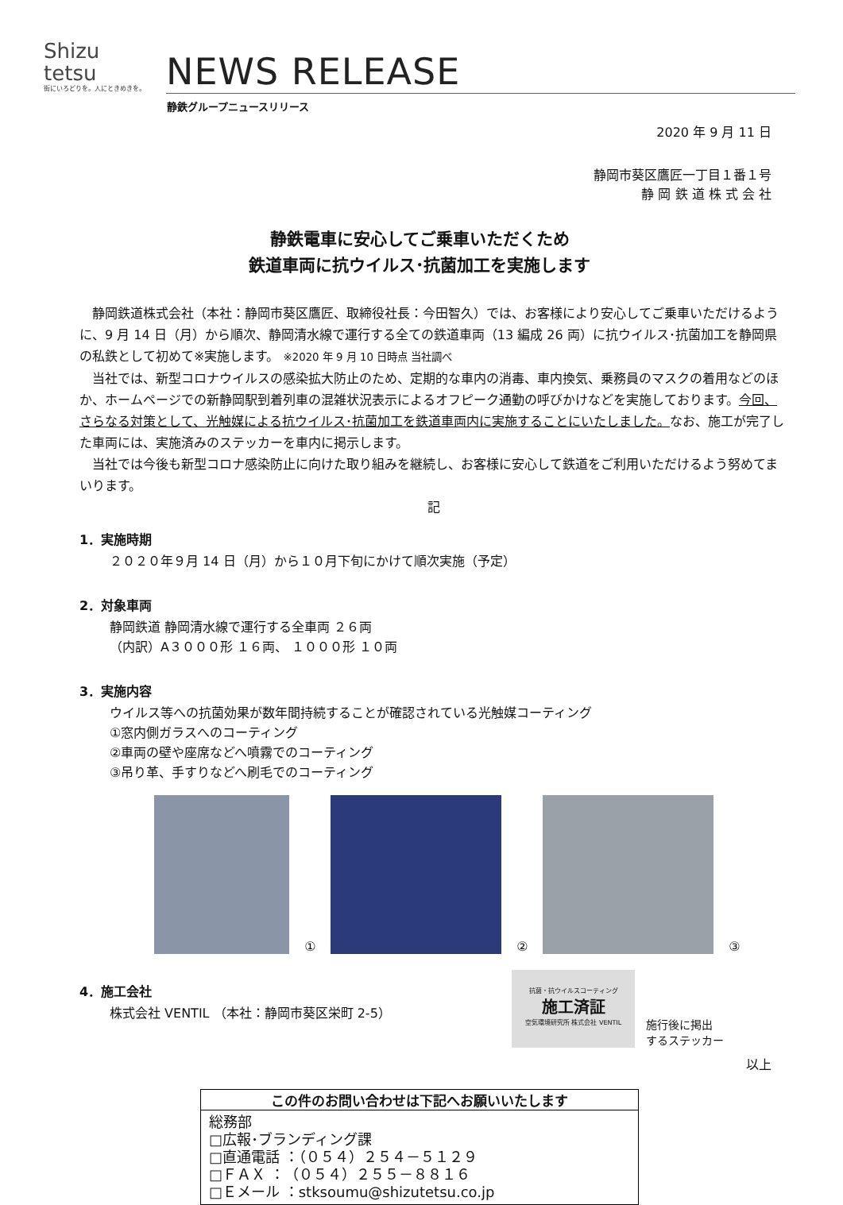Shizu
tetsu
街にいろどりを。人にときめきを。
NEWS RELEASE
静鉄グループニュースリリース
2020 年 9 月 11 日
静岡市葵区鷹匠一丁目１番１号
静 岡 鉄 道 株 式 会 社
静鉄電車に安心してご乗車いただくため
鉄道車両に抗ウイルス･抗菌加工を実施します
静岡鉄道株式会社（本社：静岡市葵区鷹匠、取締役社長：今田智久）では、お客様により安心してご乗車いただけるように、9 月 14 日（月）から順次、静岡清水線で運行する全ての鉄道車両（13 編成 26 両）に抗ウイルス･抗菌加工を静岡県の私鉄として初めて※実施します。 ※2020 年 9 月 10 日時点 当社調べ
当社では、新型コロナウイルスの感染拡大防止のため、定期的な車内の消毒、車内換気、乗務員のマスクの着用などのほか、ホームページでの新静岡駅到着列車の混雑状況表示によるオフピーク通勤の呼びかけなどを実施しております。今回、さらなる対策として、光触媒による抗ウイルス･抗菌加工を鉄道車両内に実施することにいたしました。なお、施工が完了した車両には、実施済みのステッカーを車内に掲示します。
当社では今後も新型コロナ感染防止に向けた取り組みを継続し、お客様に安心して鉄道をご利用いただけるよう努めてまいります。
記
1．実施時期
２０２０年９月 14 日（月）から１０月下旬にかけて順次実施（予定）
2．対象車両
静岡鉄道 静岡清水線で運行する全車両 ２６両
（内訳）A３０００形 １６両、 １０００形 １０両
3．実施内容
ウイルス等への抗菌効果が数年間持続することが確認されている光触媒コーティング
①窓内側ガラスへのコーティング
②車両の壁や座席などへ噴霧でのコーティング
③吊り革、手すりなどへ刷毛でのコーティング
①
②
③
4．施工会社
株式会社 VENTIL （本社：静岡市葵区栄町 2-5）
抗菌・抗ウイルスコーティング
施工済証
空気環境研究所 株式会社 VENTIL
施行後に掲出
するステッカー
以上
この件のお問い合わせは下記へお願いいたします
総務部
□広報･ブランディング課
□直通電話 ：（０５４）２５４－５１２９
□ＦＡＸ ：（０５４）２５５－８８１６
□Ｅメール ：stksoumu@shizutetsu.co.jp